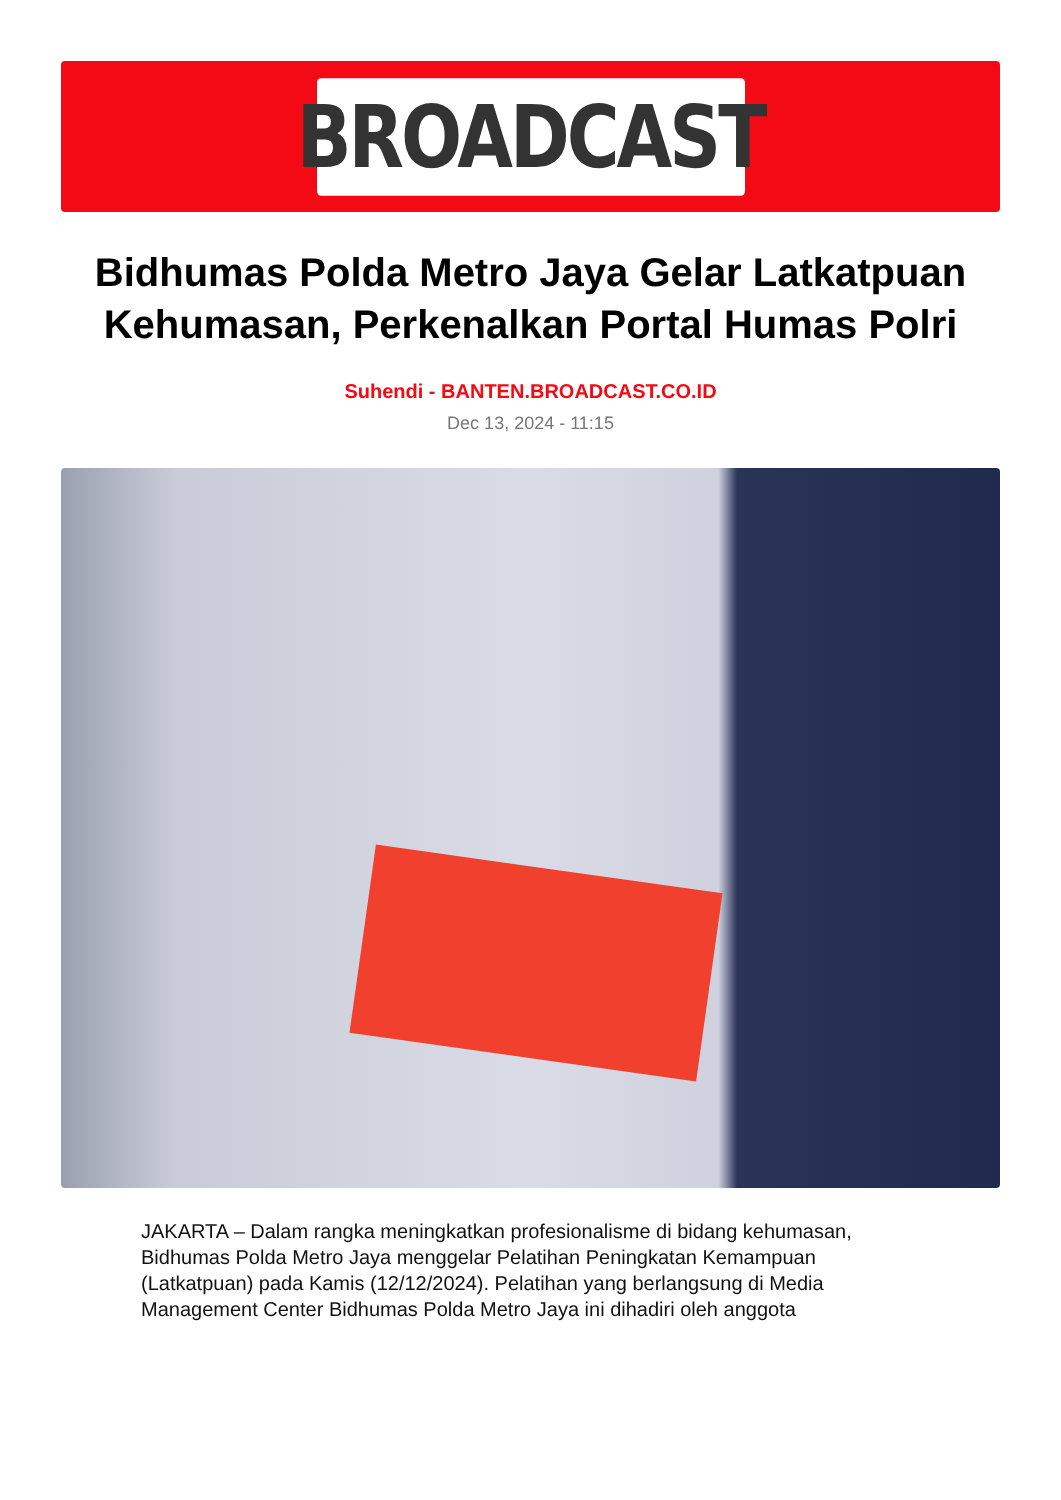BROADCAST
Bidhumas Polda Metro Jaya Gelar Latkatpuan Kehumasan, Perkenalkan Portal Humas Polri
Suhendi - BANTEN.BROADCAST.CO.ID
Dec 13, 2024 - 11:15
JAKARTA – Dalam rangka meningkatkan profesionalisme di bidang kehumasan, Bidhumas Polda Metro Jaya menggelar Pelatihan Peningkatan Kemampuan (Latkatpuan) pada Kamis (12/12/2024). Pelatihan yang berlangsung di Media Management Center Bidhumas Polda Metro Jaya ini dihadiri oleh anggota